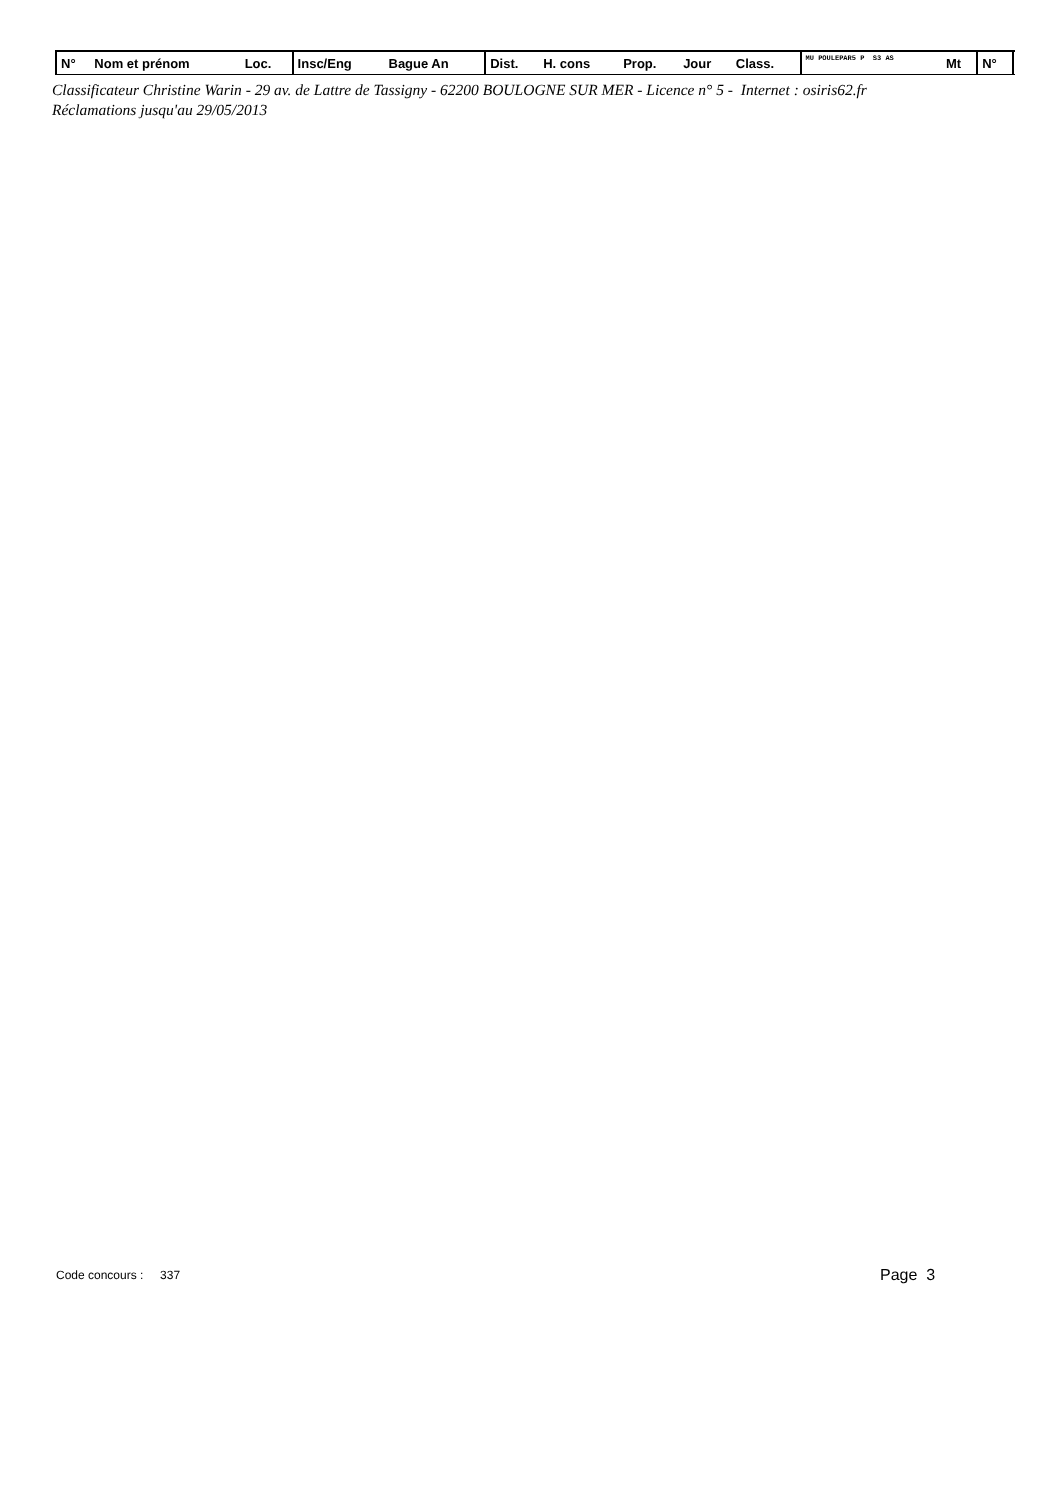| N° | Nom et prénom | Loc. | Insc/Eng | Bague An | Dist. | H. cons | Prop. | Jour | Class. | MU POULEPAR5 P S3 AS | Mt | N° | |
| --- | --- | --- | --- | --- | --- | --- | --- | --- | --- | --- | --- | --- | --- |
Classificateur Christine Warin - 29 av. de Lattre de Tassigny - 62200 BOULOGNE SUR MER - Licence n° 5 - Internet : osiris62.fr
Réclamations jusqu'au 29/05/2013
Code concours : 337 Page 3